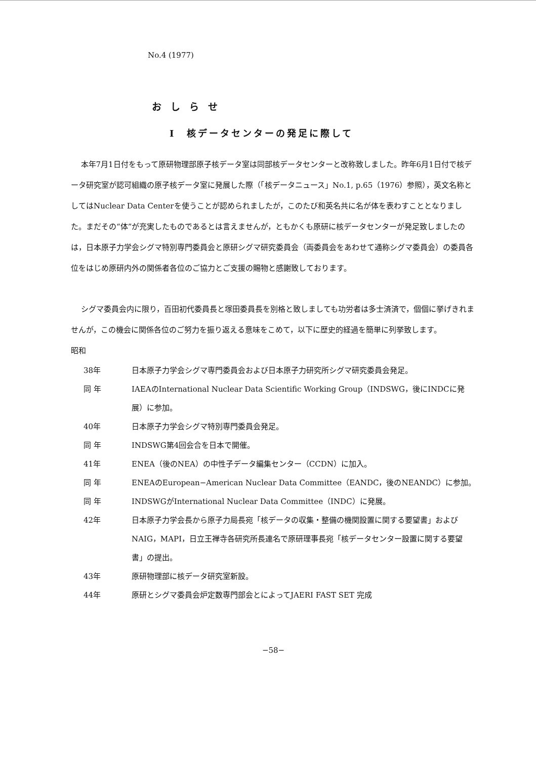No.4 (1977)
おしらせ
I　核データセンターの発足に際して
本年7月1日付をもって原研物理部原子核データ室は同部核データセンターと改称致しました。昨年6月1日付で核データ研究室が認可組織の原子核データ室に発展した際（「核データニュース」No.1, p.65（1976）参照），英文名称としてはNuclear Data Centerを使うことが認められましたが，このたび和英名共に名が体を表わすこととなりました。まだその“体”が充実したものであるとは言えませんが，ともかくも原研に核データセンターが発足致しましたのは，日本原子力学会シグマ特別専門委員会と原研シグマ研究委員会（両委員会をあわせて通称シグマ委員会）の委員各位をはじめ原研内外の関係者各位のご協力とご支援の賜物と感謝致しております。
シグマ委員会内に限り，百田初代委員長と塚田委員長を別格と致しましても功労者は多士済済で，個個に挙げきれませんが，この機会に関係各位のご努力を振り返える意味をこめて，以下に歴史的経過を簡単に列挙致します。
昭和
38年 日本原子力学会シグマ専門委員会および日本原子力研究所シグマ研究委員会発足。
同 年 IAEAのInternational Nuclear Data Scientific Working Group（INDSWG，後にINDCに発展）に参加。
40年 日本原子力学会シグマ特別専門委員会発足。
同 年 INDSWG第4回会合を日本で開催。
41年 ENEA（後のNEA）の中性子データ編集センター（CCDN）に加入。
同 年 ENEAのEuropean−American Nuclear Data Committee（EANDC，後のNEANDC）に参加。
同 年 INDSWGがInternational Nuclear Data Committee（INDC）に発展。
42年 日本原子力学会長から原子力局長宛「核データの収集・整備の機関設置に関する要望書」およびNAIG，MAPI，日立王禅寺各研究所長連名で原研理事長宛「核データセンター設置に関する要望書」の提出。
43年 原研物理部に核データ研究室新設。
44年 原研とシグマ委員会炉定数専門部会とによってJAERI FAST SET 完成
−58−